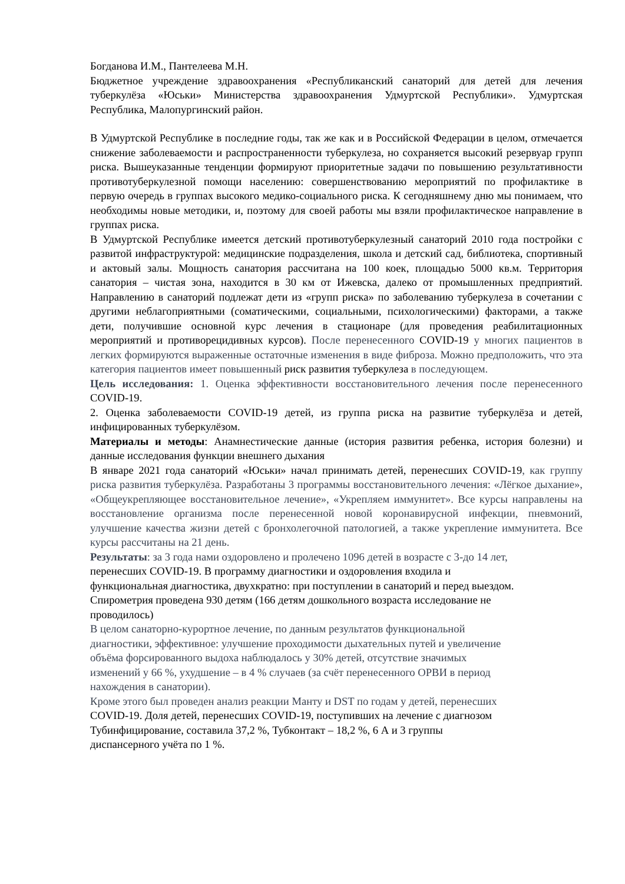Богданова И.М., Пантелеева М.Н.
Бюджетное учреждение здравоохранения «Республиканский санаторий для детей для лечения туберкулёза «Юськи» Министерства здравоохранения Удмуртской Республики». Удмуртская Республика, Малопургинский район.
В Удмуртской Республике в последние годы, так же как и в Российской Федерации в целом, отмечается снижение заболеваемости и распространенности туберкулеза, но сохраняется высокий резервуар групп риска. Вышеуказанные тенденции формируют приоритетные задачи по повышению результативности противотуберкулезной помощи населению: совершенствованию мероприятий по профилактике в первую очередь в группах высокого медико-социального риска. К сегодняшнему дню мы понимаем, что необходимы новые методики, и, поэтому для своей работы мы взяли профилактическое направление в группах риска.
В Удмуртской Республике имеется детский противотуберкулезный санаторий 2010 года постройки с развитой инфраструктурой: медицинские подразделения, школа и детский сад, библиотека, спортивный и актовый залы. Мощность санатория рассчитана на 100 коек, площадью 5000 кв.м. Территория санатория – чистая зона, находится в 30 км от Ижевска, далеко от промышленных предприятий. Направлению в санаторий подлежат дети из «групп риска» по заболеванию туберкулеза в сочетании с другими неблагоприятными (соматическими, социальными, психологическими) факторами, а также дети, получившие основной курс лечения в стационаре (для проведения реабилитационных мероприятий и противорецидивных курсов). После перенесенного COVID-19 у многих пациентов в легких формируются выраженные остаточные изменения в виде фиброза. Можно предположить, что эта категория пациентов имеет повышенный риск развития туберкулеза в последующем.
Цель исследования: 1. Оценка эффективности восстановительного лечения после перенесенного COVID-19.
2. Оценка заболеваемости COVID-19 детей, из группа риска на развитие туберкулёза и детей, инфицированных туберкулёзом.
Материалы и методы: Анамнестические данные (история развития ребенка, история болезни) и данные исследования функции внешнего дыхания
В январе 2021 года санаторий «Юськи» начал принимать детей, перенесших COVID-19, как группу риска развития туберкулёза. Разработаны 3 программы восстановительного лечения: «Лёгкое дыхание», «Общеукрепляющее восстановительное лечение», «Укрепляем иммунитет». Все курсы направлены на восстановление организма после перенесенной новой коронавирусной инфекции, пневмоний, улучшение качества жизни детей с бронхолегочной патологией, а также укрепление иммунитета. Все курсы рассчитаны на 21 день.
Результаты: за 3 года нами оздоровлено и пролечено 1096 детей в возрасте с 3-до 14 лет,
перенесших COVID-19. В программу диагностики и оздоровления входила и
функциональная диагностика, двухкратно: при поступлении в санаторий и перед выездом.
Спирометрия проведена 930 детям (166 детям дошкольного возраста исследование не
проводилось)
В целом санаторно-курортное лечение, по данным результатов функциональной
диагностики, эффективное: улучшение проходимости дыхательных путей и увеличение
объёма форсированного выдоха наблюдалось у 30% детей, отсутствие значимых
изменений у 66 %, ухудшение – в 4 % случаев (за счёт перенесенного ОРВИ в период
нахождения в санатории).
Кроме этого был проведен анализ реакции Манту и DST по годам у детей, перенесших
COVID-19. Доля детей, перенесших COVID-19, поступивших на лечение с диагнозом
Тубинфицирование, составила 37,2 %, Тубконтакт – 18,2 %, 6 А и 3 группы
диспансерного учёта по 1 %.